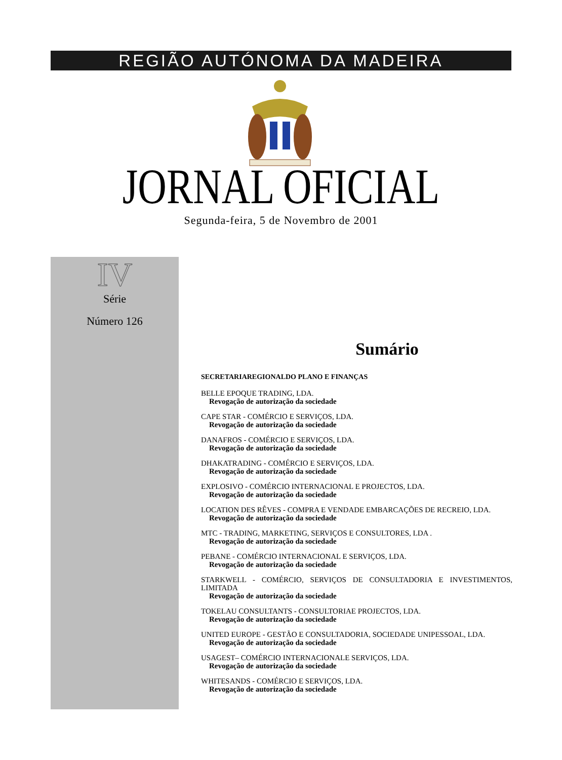REGIÃO AUTÓNOMA DA MADEIRA
JORNAL OFICIAL Segunda-feira, 5 de Novembro de 2001
IV
Série
Número 126
Sumário
SECRETARIAREGIONALDO PLANO E FINANÇAS
BELLE EPOQUE TRADING, LDA.
Revogação de autorização da sociedade
CAPE STAR - COMÉRCIO E SERVIÇOS, LDA.
Revogação de autorização da sociedade
DANAFROS - COMÉRCIO E SERVIÇOS, LDA.
Revogação de autorização da sociedade
DHAKATRADING - COMÉRCIO E SERVIÇOS, LDA.
Revogação de autorização da sociedade
EXPLOSIVO - COMÉRCIO INTERNACIONAL E PROJECTOS, LDA.
Revogação de autorização da sociedade
LOCATION DES RÊVES - COMPRA E VENDADE EMBARCAÇÕES DE RECREIO, LDA.
Revogação de autorização da sociedade
MTC - TRADING, MARKETING, SERVIÇOS E CONSULTORES, LDA .
Revogação de autorização da sociedade
PEBANE - COMÉRCIO INTERNACIONAL E SERVIÇOS, LDA.
Revogação de autorização da sociedade
STARKWELL - COMÉRCIO, SERVIÇOS DE CONSULTADORIA E INVESTIMENTOS, LIMITADA
Revogação de autorização da sociedade
TOKELAU CONSULTANTS - CONSULTORIAE PROJECTOS, LDA.
Revogação de autorização da sociedade
UNITED EUROPE - GESTÃO E CONSULTADORIA, SOCIEDADE UNIPESSOAL, LDA.
Revogação de autorização da sociedade
USAGEST– COMÉRCIO INTERNACIONALE SERVIÇOS, LDA.
Revogação de autorização da sociedade
WHITESANDS - COMÉRCIO E SERVIÇOS, LDA.
Revogação de autorização da sociedade